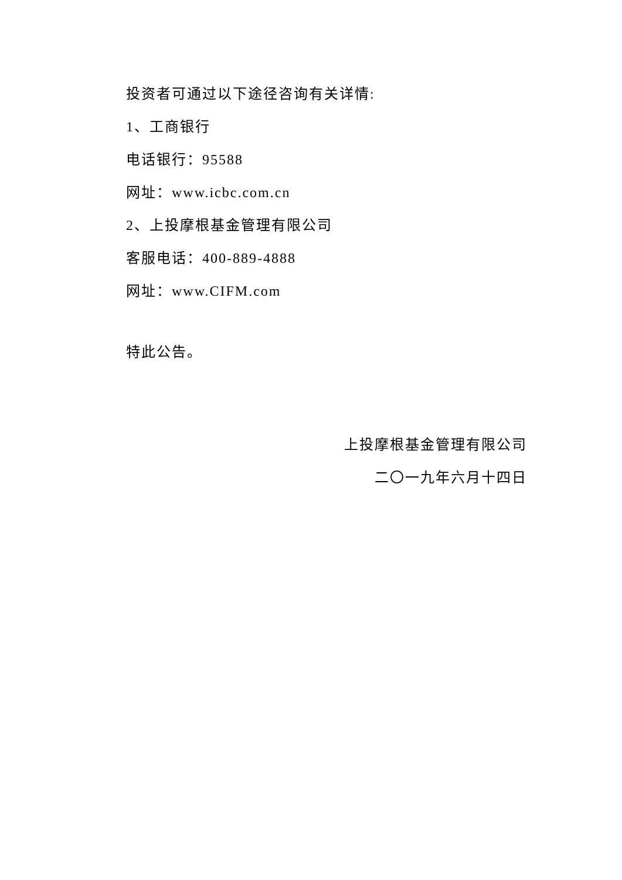投资者可通过以下途径咨询有关详情:
1、工商银行
电话银行：95588
网址：www.icbc.com.cn
2、上投摩根基金管理有限公司
客服电话：400-889-4888
网址：www.CIFM.com
特此公告。
上投摩根基金管理有限公司
二〇一九年六月十四日